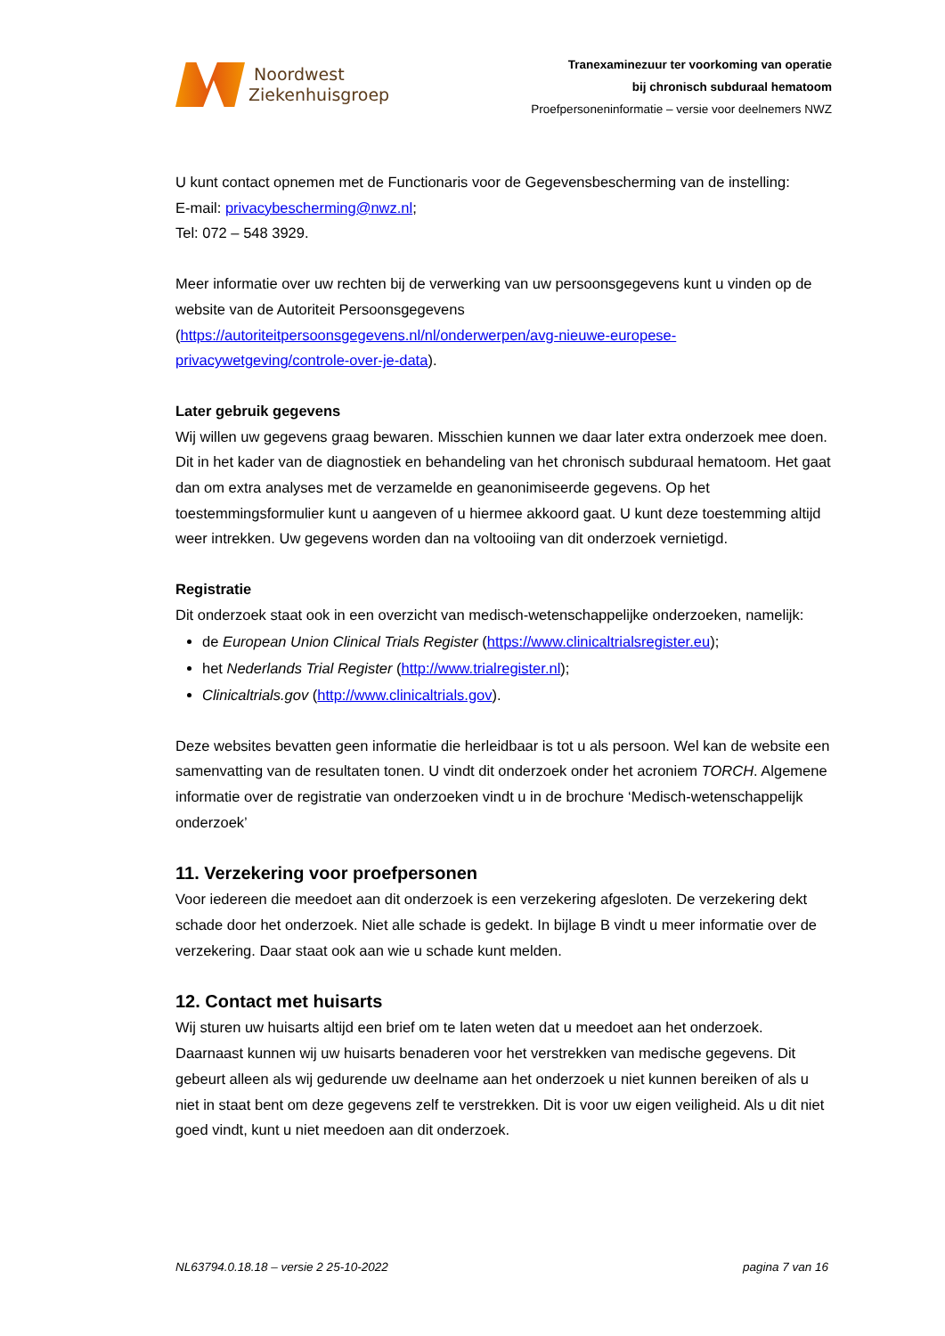Noordwest
Ziekenhuisgroep
Tranexaminezuur ter voorkoming van operatie
bij chronisch subduraal hematoom
Proefpersoneninformatie – versie voor deelnemers NWZ
U kunt contact opnemen met de Functionaris voor de Gegevensbescherming van de instelling:
E-mail: privacybescherming@nwz.nl;
Tel: 072 – 548 3929.
Meer informatie over uw rechten bij de verwerking van uw persoonsgegevens kunt u vinden op de website van de Autoriteit Persoonsgegevens (https://autoriteitpersoonsgegevens.nl/nl/onderwerpen/avg-nieuwe-europese-privacywetgeving/controle-over-je-data).
Later gebruik gegevens
Wij willen uw gegevens graag bewaren. Misschien kunnen we daar later extra onderzoek mee doen. Dit in het kader van de diagnostiek en behandeling van het chronisch subduraal hematoom. Het gaat dan om extra analyses met de verzamelde en geanonimiseerde gegevens. Op het toestemmingsformulier kunt u aangeven of u hiermee akkoord gaat. U kunt deze toestemming altijd weer intrekken. Uw gegevens worden dan na voltooiing van dit onderzoek vernietigd.
Registratie
Dit onderzoek staat ook in een overzicht van medisch-wetenschappelijke onderzoeken, namelijk:
de European Union Clinical Trials Register (https://www.clinicaltrialsregister.eu);
het Nederlands Trial Register (http://www.trialregister.nl);
Clinicaltrials.gov (http://www.clinicaltrials.gov).
Deze websites bevatten geen informatie die herleidbaar is tot u als persoon. Wel kan de website een samenvatting van de resultaten tonen. U vindt dit onderzoek onder het acroniem TORCH. Algemene informatie over de registratie van onderzoeken vindt u in de brochure ‘Medisch-wetenschappelijk onderzoek’
11. Verzekering voor proefpersonen
Voor iedereen die meedoet aan dit onderzoek is een verzekering afgesloten. De verzekering dekt schade door het onderzoek. Niet alle schade is gedekt. In bijlage B vindt u meer informatie over de verzekering. Daar staat ook aan wie u schade kunt melden.
12. Contact met huisarts
Wij sturen uw huisarts altijd een brief om te laten weten dat u meedoet aan het onderzoek. Daarnaast kunnen wij uw huisarts benaderen voor het verstrekken van medische gegevens. Dit gebeurt alleen als wij gedurende uw deelname aan het onderzoek u niet kunnen bereiken of als u niet in staat bent om deze gegevens zelf te verstrekken. Dit is voor uw eigen veiligheid. Als u dit niet goed vindt, kunt u niet meedoen aan dit onderzoek.
NL63794.0.18.18 – versie 2 25-10-2022 pagina 7 van 16